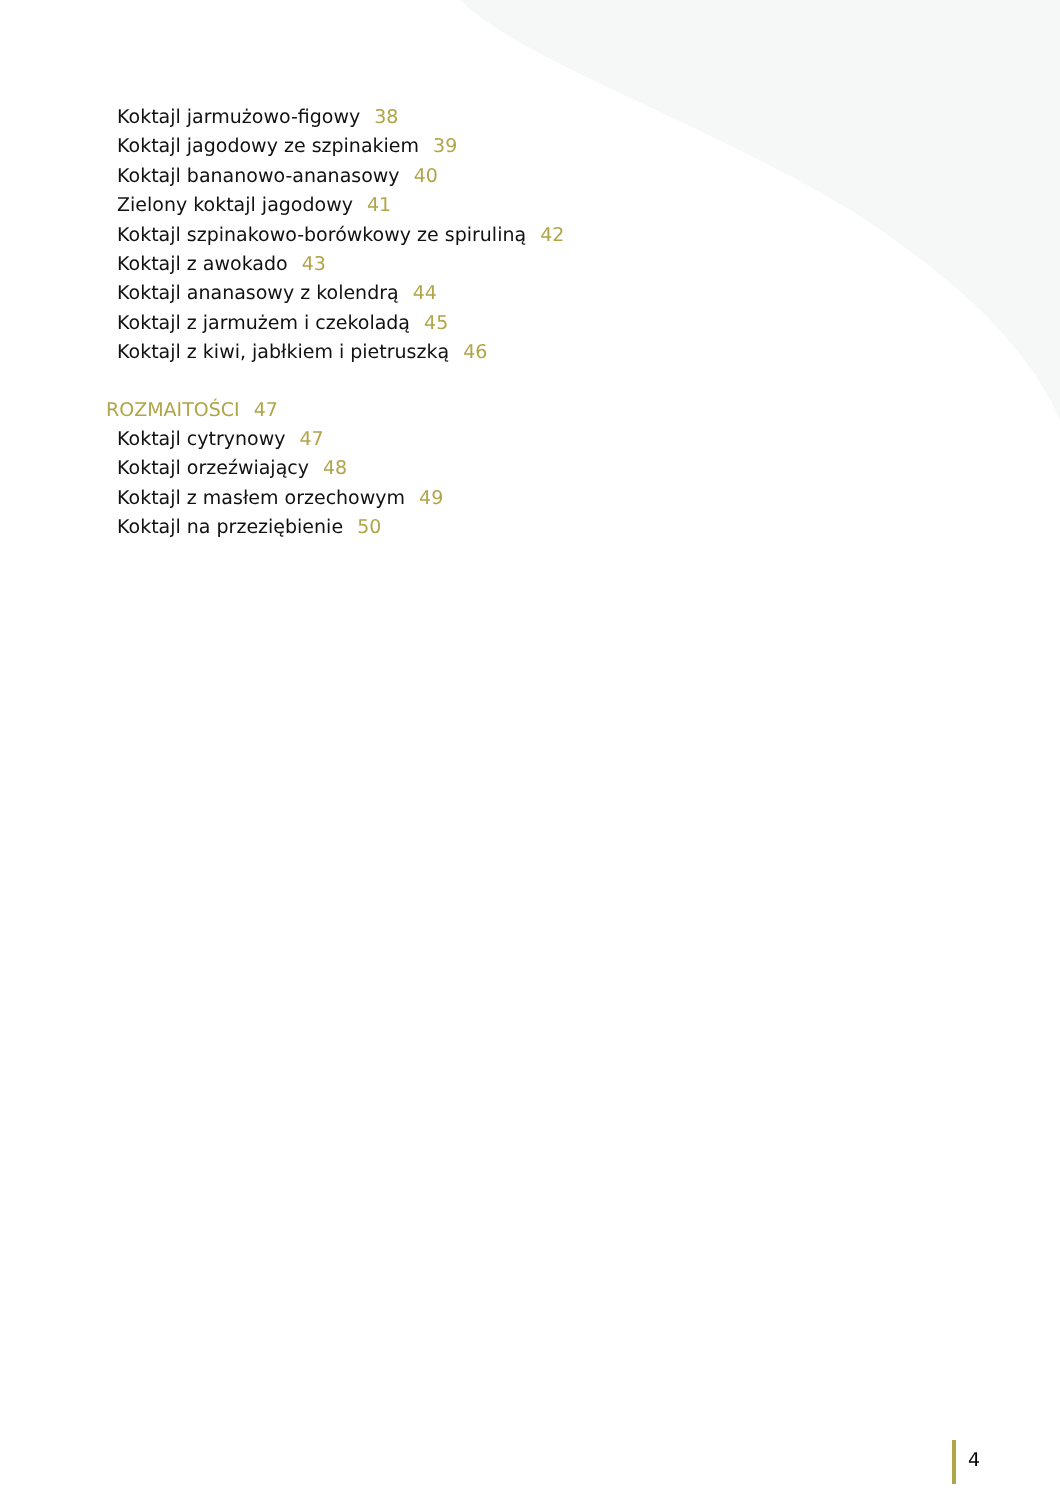Koktajl jarmużowo-figowy 38
Koktajl jagodowy ze szpinakiem 39
Koktajl bananowo-ananasowy 40
Zielony koktajl jagodowy 41
Koktajl szpinakowo-borówkowy ze spiruliną 42
Koktajl z awokado 43
Koktajl ananasowy z kolendrą 44
Koktajl z jarmużem i czekoladą 45
Koktajl z kiwi, jabłkiem i pietruszką 46
ROZMAITOŚCI 47
Koktajl cytrynowy 47
Koktajl orzeźwiający 48
Koktajl z masłem orzechowym 49
Koktajl na przeziębienie 50
4